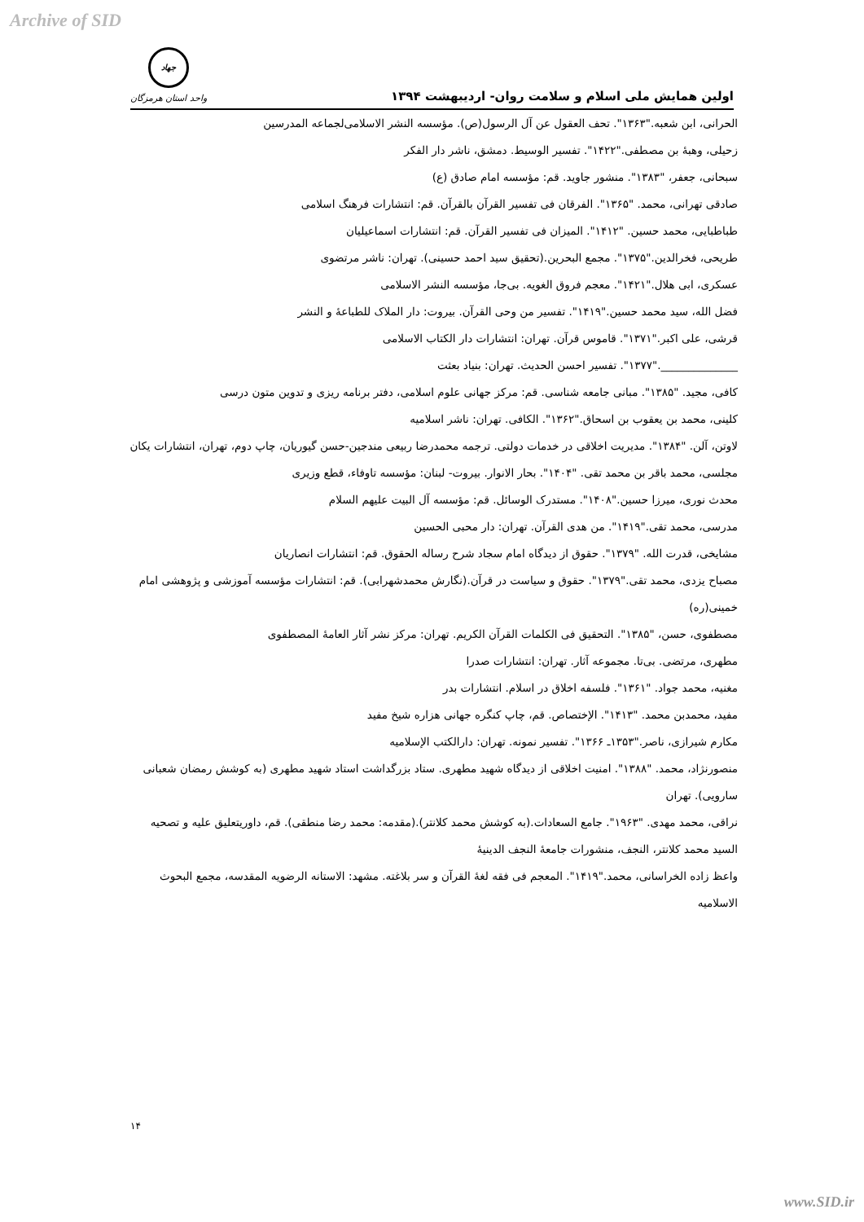Archive of SID
اولین همایش ملی اسلام و سلامت روان- اردیبهشت ۱۳۹۴
جهاد
واحد استان هرمزگان
الحرانی، ابن شعبه."۱۳۶۳". تحف العقول عن آل الرسول(ص). مؤسسه النشر الاسلامی‌لجماعه المدرسین
زحیلی، وهبهٔ بن مصطفی."۱۴۲۲". تفسیر الوسیط. دمشق، ناشر دار الفکر
سبحانی، جعفر، "۱۳۸۳". منشور جاوید. قم: مؤسسه امام صادق (ع)
صادقی تهرانی، محمد. "۱۳۶۵". الفرقان فی تفسیر القرآن بالقرآن. قم: انتشارات فرهنگ اسلامی
طباطبایی، محمد حسین. "۱۴۱۲". المیزان فی تفسیر القرآن. قم: انتشارات اسماعیلیان
طریحی، فخرالدین."۱۳۷۵". مجمع البحرین.(تحقیق سید احمد حسینی). تهران: ناشر مرتضوی
عسکری، ابی هلال."۱۴۲۱". معجم فروق الغویه. بی‌جا، مؤسسه النشر الاسلامی
فضل الله، سید محمد حسین."۱۴۱۹". تفسیر من وحی القرآن. بیروت: دار الملاک للطباعهٔ و النشر
قرشی، علی اکبر."۱۳۷۱". قاموس قرآن. تهران: انتشارات دار الکتاب الاسلامی
______________."۱۳۷۷". تفسیر احسن الحدیث. تهران: بنیاد بعثت
کافی، مجید. "۱۳۸۵". مبانی جامعه شناسی. قم: مرکز جهانی علوم اسلامی، دفتر برنامه ریزی و تدوین متون درسی
کلینی، محمد بن یعقوب بن اسحاق."۱۳۶۲". الکافی. تهران: ناشر اسلامیه
لاوتن، آلن. "۱۳۸۴". مدیریت اخلاقی در خدمات دولتی. ترجمه محمدرضا ربیعی مندجین-حسن گیوریان، چاپ دوم، تهران، انتشارات یکان
مجلسی، محمد باقر بن محمد تقی. "۱۴۰۴". بحار الانوار. بیروت- لبنان: مؤسسه تاوفاء، قطع وزیری
محدث نوری، میرزا حسین."۱۴۰۸". مستدرک الوسائل. قم: مؤسسه آل البیت علیهم السلام
مدرسی، محمد تقی."۱۴۱۹". من هدی القرآن. تهران: دار محبی الحسین
مشایخی، قدرت الله. "۱۳۷۹". حقوق از دیدگاه امام سجاد شرح رساله الحقوق. قم: انتشارات انصاریان
مصباح یزدی، محمد تقی."۱۳۷۹". حقوق و سیاست در قرآن.(نگارش محمدشهرابی). قم: انتشارات مؤسسه آموزشی و پژوهشی امام خمینی(ره)
مصطفوی، حسن، "۱۳۸۵". التحقیق فی الکلمات القرآن الکریم. تهران: مرکز نشر آثار العامهٔ المصطفوی
مطهری، مرتضی. بی‌تا. مجموعه آثار. تهران: انتشارات صدرا
مغنیه، محمد جواد. "۱۳۶۱". فلسفه اخلاق در اسلام. انتشارات بدر
مفید، محمدبن محمد. "۱۴۱۳". الإختصاص. قم، چاپ کنگره جهانی هزاره شیخ مفید
مکارم شیرازی، ناصر."۱۳۵۳ـ ۱۳۶۶". تفسیر نمونه. تهران: دارالکتب الإسلامیه
منصورنژاد، محمد. "۱۳۸۸". امنیت اخلاقی از دیدگاه شهید مطهری. ستاد بزرگداشت استاد شهید مطهری (به کوشش رمضان شعبانی سارویی). تهران
نراقی، محمد مهدی. "۱۹۶۳". جامع السعادات.(به کوشش محمد کلانتر).(مقدمه: محمد رضا منطقی). قم، داوریتعلیق علیه و تصحیه السید محمد کلانتر، النجف، منشورات جامعهٔ النجف الدینیهٔ
واعظ زاده الخراسانی، محمد."۱۴۱۹". المعجم فی فقه لغهٔ القرآن و سر بلاغته. مشهد: الاستانه الرضویه المقدسه، مجمع البحوث الاسلامیه
۱۴
www.SID.ir